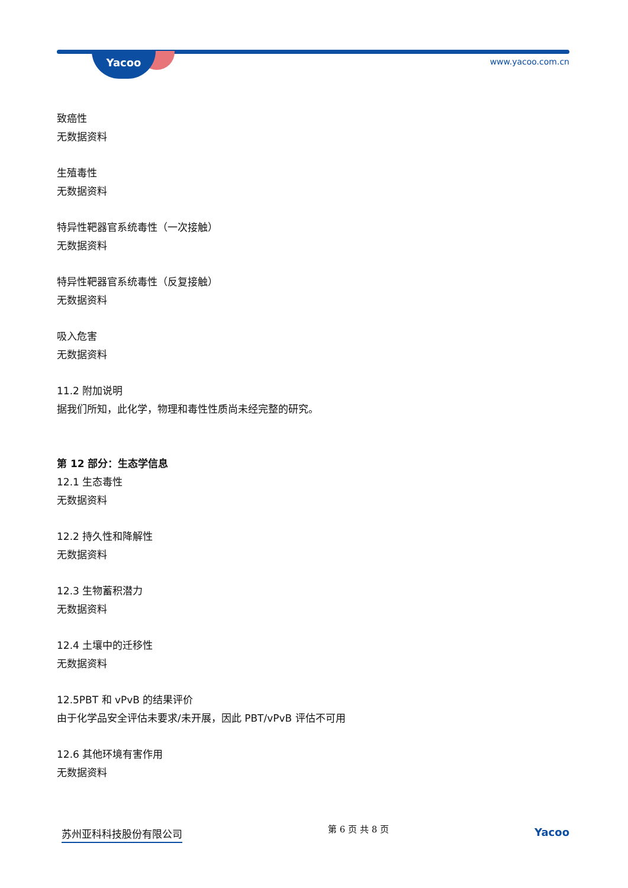Yacoo www.yacoo.com.cn
致癌性
无数据资料
生殖毒性
无数据资料
特异性靶器官系统毒性（一次接触）
无数据资料
特异性靶器官系统毒性（反复接触）
无数据资料
吸入危害
无数据资料
11.2 附加说明
据我们所知，此化学，物理和毒性性质尚未经完整的研究。
第 12 部分：生态学信息
12.1 生态毒性
无数据资料
12.2 持久性和降解性
无数据资料
12.3 生物蓄积潜力
无数据资料
12.4 土壤中的迁移性
无数据资料
12.5PBT 和 vPvB 的结果评价
由于化学品安全评估未要求/未开展，因此 PBT/vPvB 评估不可用
12.6 其他环境有害作用
无数据资料
苏州亚科科技股份有限公司 第 6 页 共 8 页 Yacoo